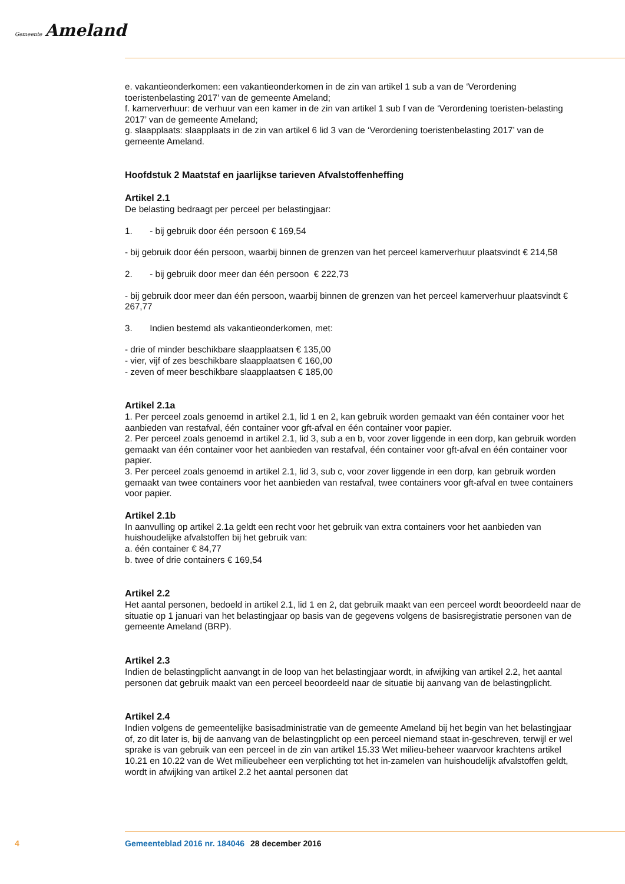Gemeente Ameland
e. vakantieonderkomen: een vakantieonderkomen in de zin van artikel 1 sub a van de ‘Verordening toeristenbelasting 2017’ van de gemeente Ameland;
f. kamerverhuur: de verhuur van een kamer in de zin van artikel 1 sub f van de ‘Verordening toeristen-belasting 2017’ van de gemeente Ameland;
g. slaapplaats: slaapplaats in de zin van artikel 6 lid 3 van de ‘Verordening toeristenbelasting 2017’ van de gemeente Ameland.
Hoofdstuk 2 Maatstaf en jaarlijkse tarieven Afvalstoffenheffing
Artikel 2.1
De belasting bedraagt per perceel per belastingjaar:
1. - bij gebruik door één persoon € 169,54
- bij gebruik door één persoon, waarbij binnen de grenzen van het perceel kamerverhuur plaatsvindt € 214,58
2. - bij gebruik door meer dan één persoon € 222,73
- bij gebruik door meer dan één persoon, waarbij binnen de grenzen van het perceel kamerverhuur plaatsvindt € 267,77
3. Indien bestemd als vakantieonderkomen, met:
- drie of minder beschikbare slaapplaatsen € 135,00
- vier, vijf of zes beschikbare slaapplaatsen € 160,00
- zeven of meer beschikbare slaapplaatsen € 185,00
Artikel 2.1a
1. Per perceel zoals genoemd in artikel 2.1, lid 1 en 2, kan gebruik worden gemaakt van één container voor het aanbieden van restafval, één container voor gft-afval en één container voor papier.
2. Per perceel zoals genoemd in artikel 2.1, lid 3, sub a en b, voor zover liggende in een dorp, kan gebruik worden gemaakt van één container voor het aanbieden van restafval, één container voor gft-afval en één container voor papier.
3. Per perceel zoals genoemd in artikel 2.1, lid 3, sub c, voor zover liggende in een dorp, kan gebruik worden gemaakt van twee containers voor het aanbieden van restafval, twee containers voor gft-afval en twee containers voor papier.
Artikel 2.1b
In aanvulling op artikel 2.1a geldt een recht voor het gebruik van extra containers voor het aanbieden van huishoudelijke afvalstoffen bij het gebruik van:
a. één container € 84,77
b. twee of drie containers € 169,54
Artikel 2.2
Het aantal personen, bedoeld in artikel 2.1, lid 1 en 2, dat gebruik maakt van een perceel wordt beoordeeld naar de situatie op 1 januari van het belastingjaar op basis van de gegevens volgens de basisregistratie personen van de gemeente Ameland (BRP).
Artikel 2.3
Indien de belastingplicht aanvangt in de loop van het belastingjaar wordt, in afwijking van artikel 2.2, het aantal personen dat gebruik maakt van een perceel beoordeeld naar de situatie bij aanvang van de belastingplicht.
Artikel 2.4
Indien volgens de gemeentelijke basisadministratie van de gemeente Ameland bij het begin van het belastingjaar of, zo dit later is, bij de aanvang van de belastingplicht op een perceel niemand staat in-geschreven, terwijl er wel sprake is van gebruik van een perceel in de zin van artikel 15.33 Wet milieu-beheer waarvoor krachtens artikel 10.21 en 10.22 van de Wet milieubeheer een verplichting tot het in-zamelen van huishoudelijk afvalstoffen geldt, wordt in afwijking van artikel 2.2 het aantal personen dat
4 Gemeenteblad 2016 nr. 184046 28 december 2016